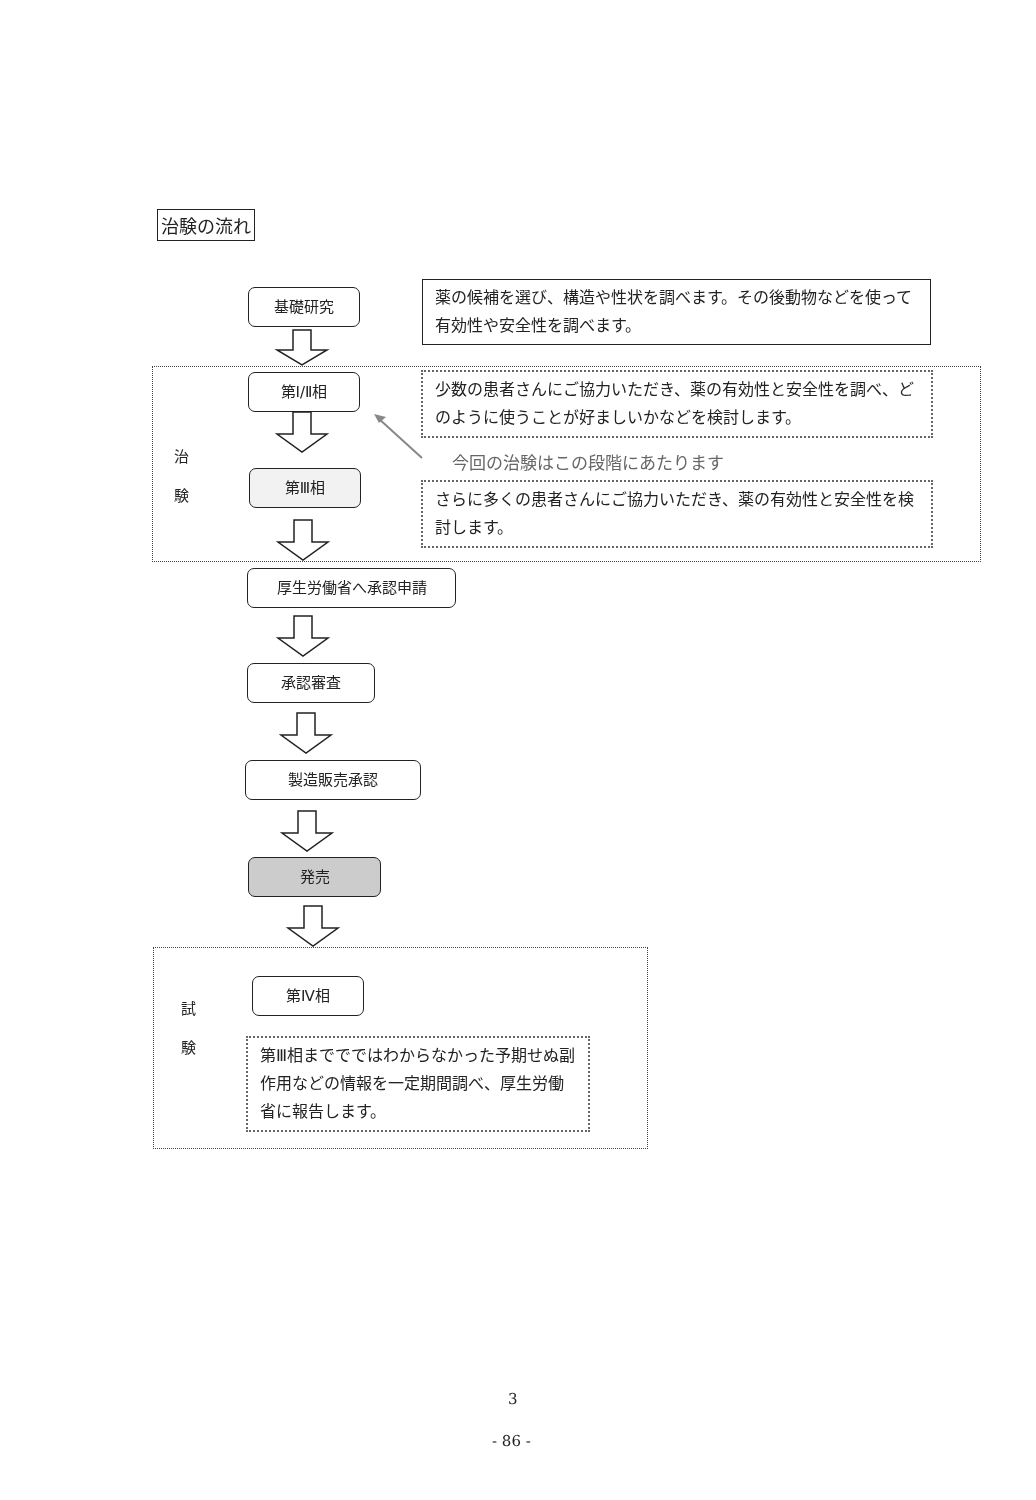治験の流れ
基礎研究
薬の候補を選び、構造や性状を調べます。その後動物などを使って有効性や安全性を調べます。
第Ⅰ/Ⅱ相
少数の患者さんにご協力いただき、薬の有効性と安全性を調べ、どのように使うことが好ましいかなどを検討します。
治
験
今回の治験はこの段階にあたります
第Ⅲ相
さらに多くの患者さんにご協力いただき、薬の有効性と安全性を検討します。
厚生労働省へ承認申請
承認審査
製造販売承認
発売
試
験
第Ⅳ相
第Ⅲ相まででではわからなかった予期せぬ副作用などの情報を一定期間調べ、厚生労働省に報告します。
3
- 86 -